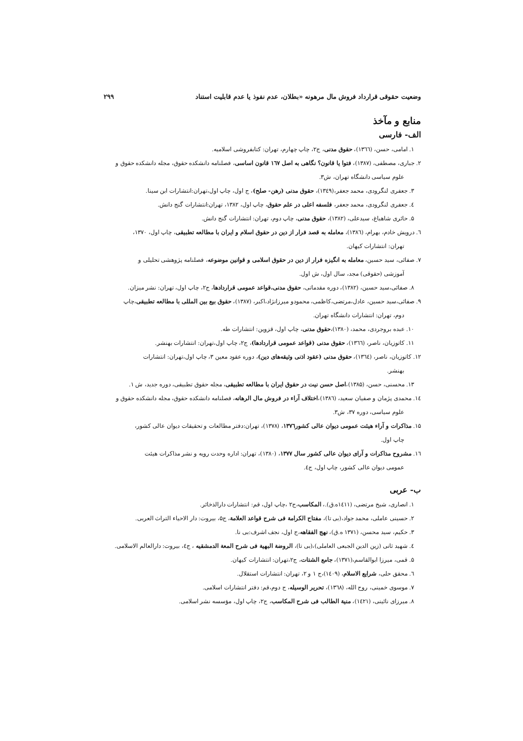وضعیت حقوقی قرارداد فروش مال مرهونه «بطلان، عدم نفوذ یا عدم قابلیت استناد ۲۹۹
منابع و مآخذ
الف- فارسی
۱. امامی، حسن، (۱۳٦٦)، حقوق مدنی، ج۲، چاپ چهارم، تهران: کتابفروشی اسلامیه.
۲. جباری، مصطفی، (۱۳۸۷)، فتوا یا قانون؟ نگاهی به اصل ۱٦۷ قانون اساسی، فصلنامه دانشکده حقوق، مجله دانشکده حقوق و
علوم سیاسی دانشگاه تهران، ش۳.
۳. جعفری لنگرودی، محمد جعفر،(۱۳٤۹)، حقوق مدنی (رهن- صلح)، ج اول، چاپ اول،تهران:انتشارات ابن سینا.
٤. جعفری لنگرودی، محمد جعفر، فلسفه اعلی در علم حقوق، چاپ اول، ۱۳۸۲، تهران:انتشارات گنج دانش.
۵. حائری شاهباغ، سیدعلی، (۱۳۸۲)، حقوق مدنی، چاپ دوم، تهران: انتشارات گنج دانش.
٦. درویش خادم، بهرام، (۱۳۸٦)، معامله به قصد فرار از دین در حقوق اسلام و ایران با مطالعه تطبیقی، چاپ اول، ۱۳۷۰،
تهران: انتشارات کیهان.
۷. صفائی، سید حسین، معامله به انگیزه فرار از دین در حقوق اسلامی و قوانین موضوعه، فصلنامه پژوهشی تحلیلی و
آموزشی (حقوقی) مجد، سال اول، ش اول.
۸. صفائی،سید حسین، (۱۳۸۲)، دوره مقدماتی، حقوق مدنی،قواعد عمومی قراردادها، ج۲، چاپ اول، تهران: نشر میزان.
۹. صفائی،سید حسین، عادل،مرتضی،کاظمی، محمودو میرزانژاد،اکبر، (۱۳۸۷)، حقوق بیع بین المللی با مطالعه تطبیقی،چاپ
دوم، تهران: انتشارات دانشگاه تهران.
۱۰. عبده بروجردی، محمد، (۱۳۸۰)،حقوق مدنی، چاپ اول، قزوین: انتشارات طه.
۱۱. کاتوزیان، ناصر، (۱۳٦٦)، حقوق مدنی (قواعد عمومی قراردادها)، ج۲، چاپ اول،تهران: انتشارات بهنشر.
۱۲. کاتوزیان، ناصر، (۱۳٦٤)، حقوق مدنی (عقود اذنی وثیقه‌های دین)، دوره عقود معین ۳، چاپ اول،تهران: انتشارات
بهنشر.
۱۳. محسنی، حسن، (۱۳۸۵)،اصل حسن نیت در حقوق ایران با مطالعه تطبیقی، مجله حقوق تطبیقی، دوره جدید، ش ۱.
۱٤. محمدی پژمان و صفیان سعید، (۱۳۸٦)،اختلاف آراء در فروش مال الرهانه، فصلنامه دانشکده حقوق، مجله دانشکده حقوق و
علوم سیاسی، دوره ۳۷، ش۳.
۱۵. مذاکرات و آراء هیئت عمومی دیوان عالی کشور۱۳۷٦، (۱۳۷۸)، تهران:دفتر مطالعات و تحقیقات دیوان عالی کشور،
چاپ اول.
۱٦. مشروح مذاکرات و آرای دیوان عالی کشور سال ۱۳۷۷، (۱۳۸۰)، تهران: اداره وحدت رویه و نشر مذاکرات هیئت
عمومی دیوان عالی کشور، چاپ اول، ج٤.
ب- عربی
۱. انصاری، شیخ مرتضی، (۱٤۱۱ه.ق).، المکاسب،ج۲ ،چاپ اول، قم: انتشارات دارالذخائر.
۲. حسینی عاملی، محمد جواد،(بی تا)، مفتاح الکرامة فی شرح قواعد العلامة، ج۵، بیروت: دار الاحیاء التراث العربی.
۳. حکیم، سید محسن، (۱۳۷۱ ه.ق)، نهج الفقاهه،ج اول، نجف اشرف:بی نا.
٤. شهید ثانی (زین الدین الجبعی العاملی)،(بی تا)، الروضة البهیة فی شرح المعة الدمشقیه ، ج٤، بیروت: دارالعالم الاسلامی.
۵. قمی، میرزا ابوالقاسم،(۱۳۷۱)، جامع الشتات، ج۲،تهران: انتشارات کیهان.
٦. محقق حلی، شرایع الاسلام، (۱٤۰۹)،ج ۱ و ۲، تهران: انتشارات استقلال.
۷. موسوی خمینی، روح الله، (۱۳٦۸)، تحریر الوسیله، ج دوم،قم: دفتر انتشارات اسلامی.
۸. میرزای نائینی، (۱٤۲۱)، منیة الطالب فی شرح المکاسب، ج۲، چاپ اول، مؤسسه نشر اسلامی.